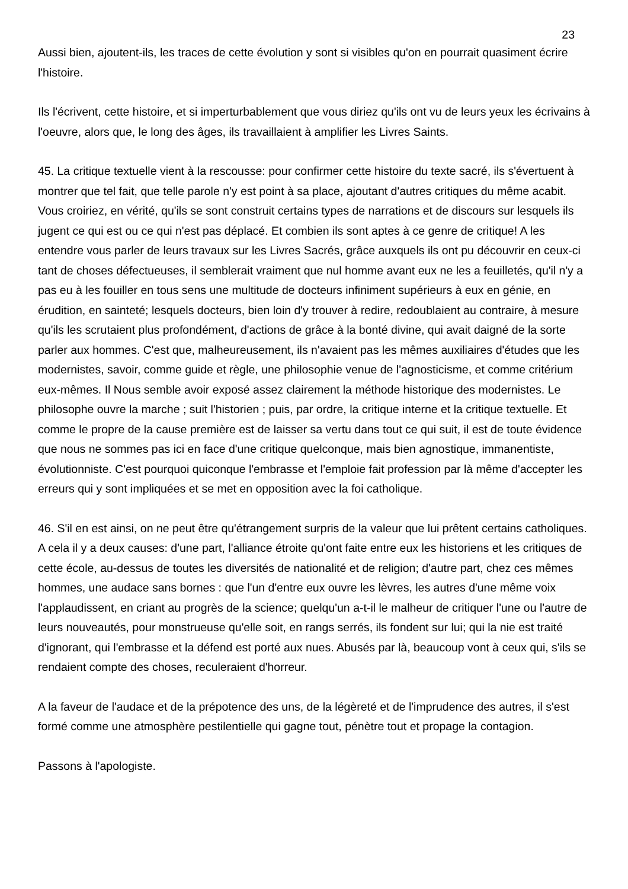23
Aussi bien, ajoutent-ils, les traces de cette évolution y sont si visibles qu'on en pourrait quasiment écrire l'histoire.
Ils l'écrivent, cette histoire, et si imperturbablement que vous diriez qu'ils ont vu de leurs yeux les écrivains à l'oeuvre, alors que, le long des âges, ils travaillaient à amplifier les Livres Saints.
45. La critique textuelle vient à la rescousse: pour confirmer cette histoire du texte sacré, ils s'évertuent à montrer que tel fait, que telle parole n'y est point à sa place, ajoutant d'autres critiques du même acabit. Vous croiriez, en vérité, qu'ils se sont construit certains types de narrations et de discours sur lesquels ils jugent ce qui est ou ce qui n'est pas déplacé. Et combien ils sont aptes à ce genre de critique! A les entendre vous parler de leurs travaux sur les Livres Sacrés, grâce auxquels ils ont pu découvrir en ceux-ci tant de choses défectueuses, il semblerait vraiment que nul homme avant eux ne les a feuilletés, qu'il n'y a pas eu à les fouiller en tous sens une multitude de docteurs infiniment supérieurs à eux en génie, en érudition, en sainteté; lesquels docteurs, bien loin d'y trouver à redire, redoublaient au contraire, à mesure qu'ils les scrutaient plus profondément, d'actions de grâce à la bonté divine, qui avait daigné de la sorte parler aux hommes. C'est que, malheureusement, ils n'avaient pas les mêmes auxiliaires d'études que les modernistes, savoir, comme guide et règle, une philosophie venue de l'agnosticisme, et comme critérium eux-mêmes. Il Nous semble avoir exposé assez clairement la méthode historique des modernistes. Le philosophe ouvre la marche ; suit l'historien ; puis, par ordre, la critique interne et la critique textuelle. Et comme le propre de la cause première est de laisser sa vertu dans tout ce qui suit, il est de toute évidence que nous ne sommes pas ici en face d'une critique quelconque, mais bien agnostique, immanentiste, évolutionniste. C'est pourquoi quiconque l'embrasse et l'emploie fait profession par là même d'accepter les erreurs qui y sont impliquées et se met en opposition avec la foi catholique.
46. S'il en est ainsi, on ne peut être qu'étrangement surpris de la valeur que lui prêtent certains catholiques. A cela il y a deux causes: d'une part, l'alliance étroite qu'ont faite entre eux les historiens et les critiques de cette école, au-dessus de toutes les diversités de nationalité et de religion; d'autre part, chez ces mêmes hommes, une audace sans bornes : que l'un d'entre eux ouvre les lèvres, les autres d'une même voix l'applaudissent, en criant au progrès de la science; quelqu'un a-t-il le malheur de critiquer l'une ou l'autre de leurs nouveautés, pour monstrueuse qu'elle soit, en rangs serrés, ils fondent sur lui; qui la nie est traité d'ignorant, qui l'embrasse et la défend est porté aux nues. Abusés par là, beaucoup vont à ceux qui, s'ils se rendaient compte des choses, reculeraient d'horreur.
A la faveur de l'audace et de la prépotence des uns, de la légèreté et de l'imprudence des autres, il s'est formé comme une atmosphère pestilentielle qui gagne tout, pénètre tout et propage la contagion.
Passons à l'apologiste.